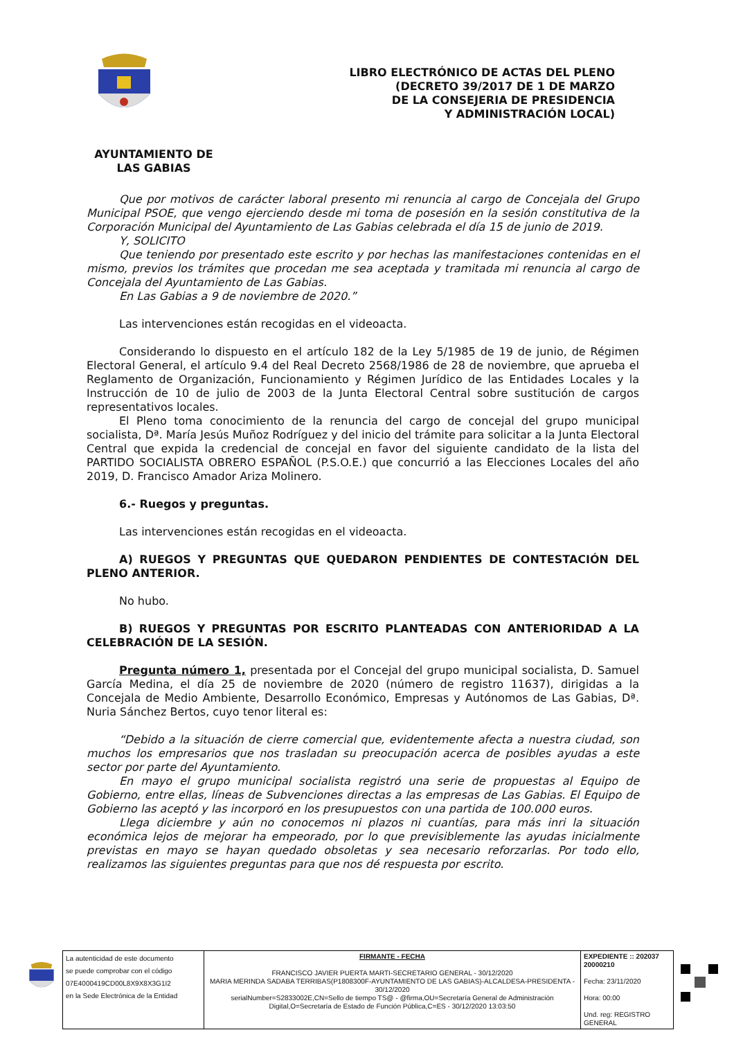LIBRO ELECTRÓNICO DE ACTAS DEL PLENO
(DECRETO 39/2017 DE 1 DE MARZO
DE LA CONSEJERIA DE PRESIDENCIA
Y ADMINISTRACIÓN LOCAL)
AYUNTAMIENTO DE
LAS GABIAS
Que por motivos de carácter laboral presento mi renuncia al cargo de Concejala del Grupo Municipal PSOE, que vengo ejerciendo desde mi toma de posesión en la sesión constitutiva de la Corporación Municipal del Ayuntamiento de Las Gabias celebrada el día 15 de junio de 2019.
Y, SOLICITO
Que teniendo por presentado este escrito y por hechas las manifestaciones contenidas en el mismo, previos los trámites que procedan me sea aceptada y tramitada mi renuncia al cargo de Concejala del Ayuntamiento de Las Gabias.
En Las Gabias a 9 de noviembre de 2020.”
Las intervenciones están recogidas en el videoacta.
Considerando lo dispuesto en el artículo 182 de la Ley 5/1985 de 19 de junio, de Régimen Electoral General, el artículo 9.4 del Real Decreto 2568/1986 de 28 de noviembre, que aprueba el Reglamento de Organización, Funcionamiento y Régimen Jurídico de las Entidades Locales y la Instrucción de 10 de julio de 2003 de la Junta Electoral Central sobre sustitución de cargos representativos locales.
El Pleno toma conocimiento de la renuncia del cargo de concejal del grupo municipal socialista, Dª. María Jesús Muñoz Rodríguez y del inicio del trámite para solicitar a la Junta Electoral Central que expida la credencial de concejal en favor del siguiente candidato de la lista del PARTIDO SOCIALISTA OBRERO ESPAÑOL (P.S.O.E.) que concurrió a las Elecciones Locales del año 2019, D. Francisco Amador Ariza Molinero.
6.- Ruegos y preguntas.
Las intervenciones están recogidas en el videoacta.
A) RUEGOS Y PREGUNTAS QUE QUEDARON PENDIENTES DE CONTESTACIÓN DEL PLENO ANTERIOR.
No hubo.
B) RUEGOS Y PREGUNTAS POR ESCRITO PLANTEADAS CON ANTERIORIDAD A LA CELEBRACIÓN DE LA SESIÓN.
Pregunta número 1, presentada por el Concejal del grupo municipal socialista, D. Samuel García Medina, el día 25 de noviembre de 2020 (número de registro 11637), dirigidas a la Concejala de Medio Ambiente, Desarrollo Económico, Empresas y Autónomos de Las Gabias, Dª. Nuria Sánchez Bertos, cuyo tenor literal es:
“Debido a la situación de cierre comercial que, evidentemente afecta a nuestra ciudad, son muchos los empresarios que nos trasladan su preocupación acerca de posibles ayudas a este sector por parte del Ayuntamiento.
En mayo el grupo municipal socialista registró una serie de propuestas al Equipo de Gobierno, entre ellas, líneas de Subvenciones directas a las empresas de Las Gabias. El Equipo de Gobierno las aceptó y las incorporó en los presupuestos con una partida de 100.000 euros.
Llega diciembre y aún no conocemos ni plazos ni cuantías, para más inri la situación económica lejos de mejorar ha empeorado, por lo que previsiblemente las ayudas inicialmente previstas en mayo se hayan quedado obsoletas y sea necesario reforzarlas. Por todo ello, realizamos las siguientes preguntas para que nos dé respuesta por escrito.
| La autenticidad de este documento se puede comprobar con el código 07E4000419CD00L8X9X8X3G1I2 en la Sede Electrónica de la Entidad | FIRMANTE - FECHA FRANCISCO JAVIER PUERTA MARTI-SECRETARIO GENERAL - 30/12/2020 MARIA MERINDA SADABA TERRIBAS(P1808300F-AYUNTAMIENTO DE LAS GABIAS)-ALCALDESA-PRESIDENTA - 30/12/2020 serialNumber=S2833002E,CN=Sello de tiempo TS@ - @firma,OU=Secretaría General de Administración Digital,O=Secretaría de Estado de Función Pública,C=ES - 30/12/2020 13:03:50 | EXPEDIENTE :: 202037 20000210 Fecha: 23/11/2020 Hora: 00:00 Und. reg: REGISTRO GENERAL |